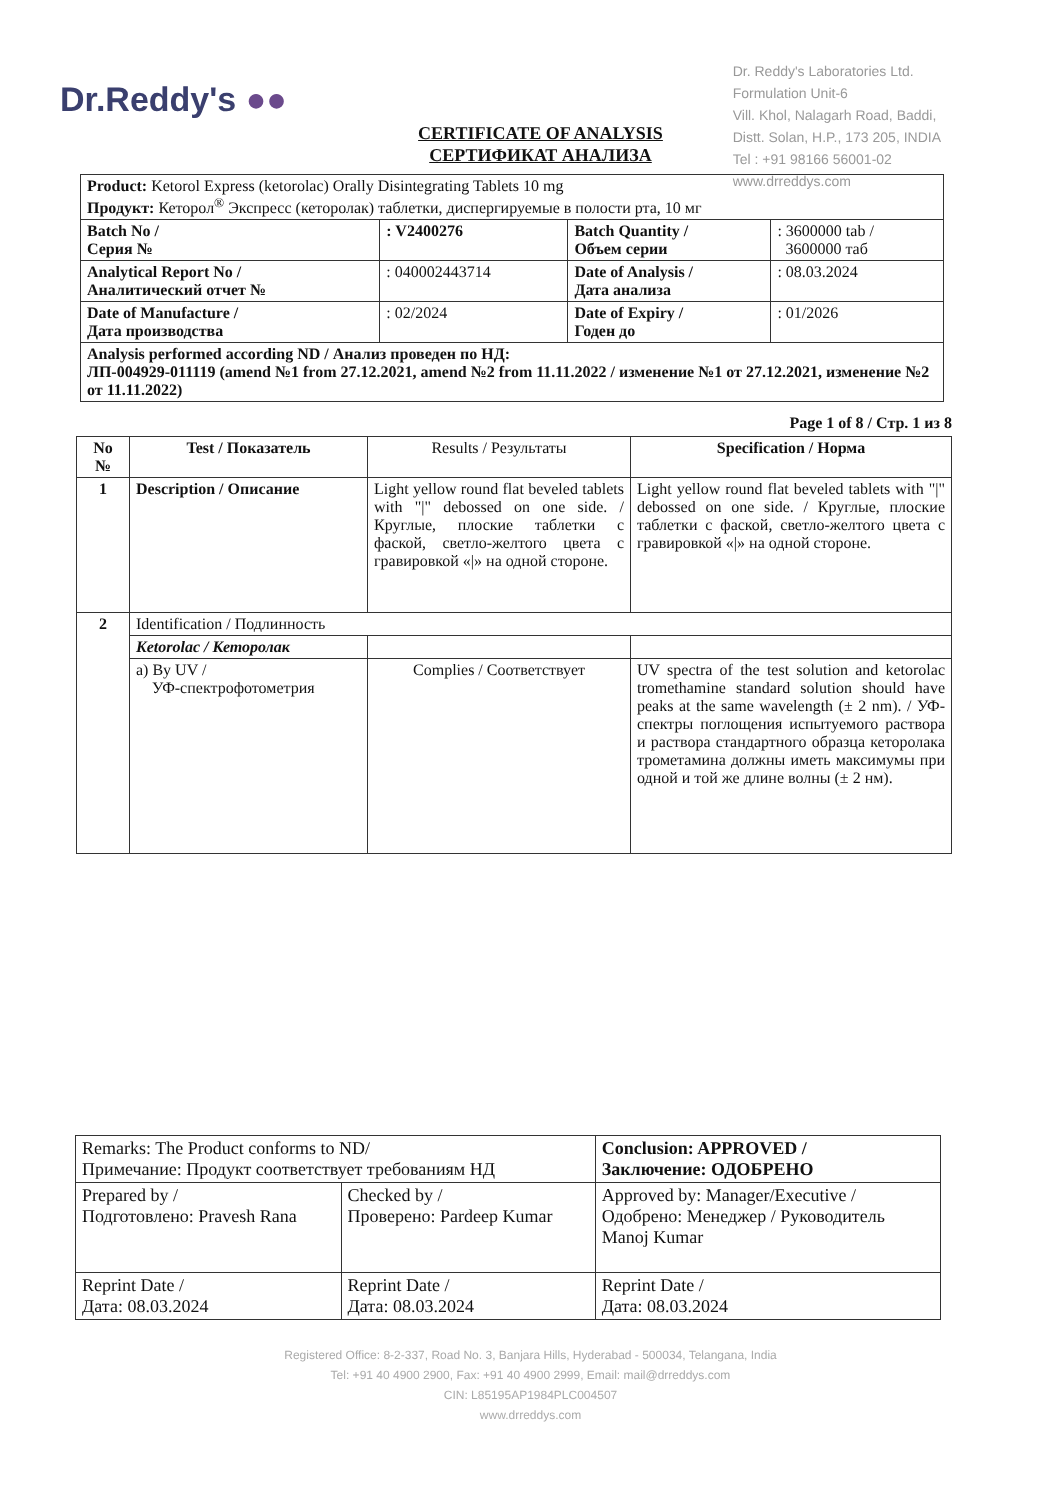Dr.Reddy's ●●
Dr. Reddy's Laboratories Ltd.
Formulation Unit-6
Vill. Khol, Nalagarh Road, Baddi,
Distt. Solan, H.P., 173 205, INDIA
Tel : +91 98166 56001-02
www.drreddys.com
CERTIFICATE OF ANALYSIS
СЕРТИФИКАТ АНАЛИЗА
| Product: Ketorol Express (ketorolac) Orally Disintegrating Tablets 10 mg Продукт: Кеторол<sup>®</sup> Экспресс (кеторолак) таблетки, диспергируемые в полости рта, 10 мг | | | |
| Batch No / Серия № | : V2400276 | Batch Quantity / Объем серии | : 3600000 tab / 3600000 таб |
| Analytical Report No / Аналитический отчет № | : 040002443714 | Date of Analysis / Дата анализа | : 08.03.2024 |
| Date of Manufacture / Дата производства | : 02/2024 | Date of Expiry / Годен до | : 01/2026 |
| Analysis performed according ND / Анализ проведен по НД: ЛП-004929-011119 (amend №1 from 27.12.2021, amend №2 from 11.11.2022 / изменение №1 от 27.12.2021, изменение №2 от 11.11.2022) | | | |
Page 1 of 8 / Стр. 1 из 8
| No № | Test / Показатель | Results / Результаты | Specification / Норма |
| --- | --- | --- | --- |
| 1 | Description / Описание | Light yellow round flat beveled tablets with "/" debossed on one side. / Круглые, плоские таблетки с фаской, светло-желтого цвета с гравировкой «/» на одной стороне. | Light yellow round flat beveled tablets with "/" debossed on one side. / Круглые, плоские таблетки с фаской, светло-желтого цвета с гравировкой «/» на одной стороне. |
| 2 | Identification / Подлинность | | |
| | Ketorolac / Кеторолак | | |
| | a) By UV / УФ-спектрофотометрия | Complies / Соответствует | UV spectra of the test solution and ketorolac tromethamine standard solution should have peaks at the same wavelength (± 2 nm). / УФ-спектры поглощения испытуемого раствора и раствора стандартного образца кеторолака трометамина должны иметь максимумы при одной и той же длине волны (± 2 нм). |
| Remarks: The Product conforms to ND/ Примечание: Продукт соответствует требованиям НД | | Conclusion: APPROVED / Заключение: ОДОБРЕНО |
| Prepared by / Подготовлено: Pravesh Rana | Checked by / Проверено: Pardeep Kumar | Approved by: Manager/Executive / Одобрено: Менеджер / Руководитель Manoj Kumar |
| Reprint Date / Дата: 08.03.2024 | Reprint Date / Дата: 08.03.2024 | Reprint Date / Дата: 08.03.2024 |
Registered Office: 8-2-337, Road No. 3, Banjara Hills, Hyderabad - 500034, Telangana, India
Tel: +91 40 4900 2900, Fax: +91 40 4900 2999, Email: mail@drreddys.com
CIN: L85195AP1984PLC004507
www.drreddys.com